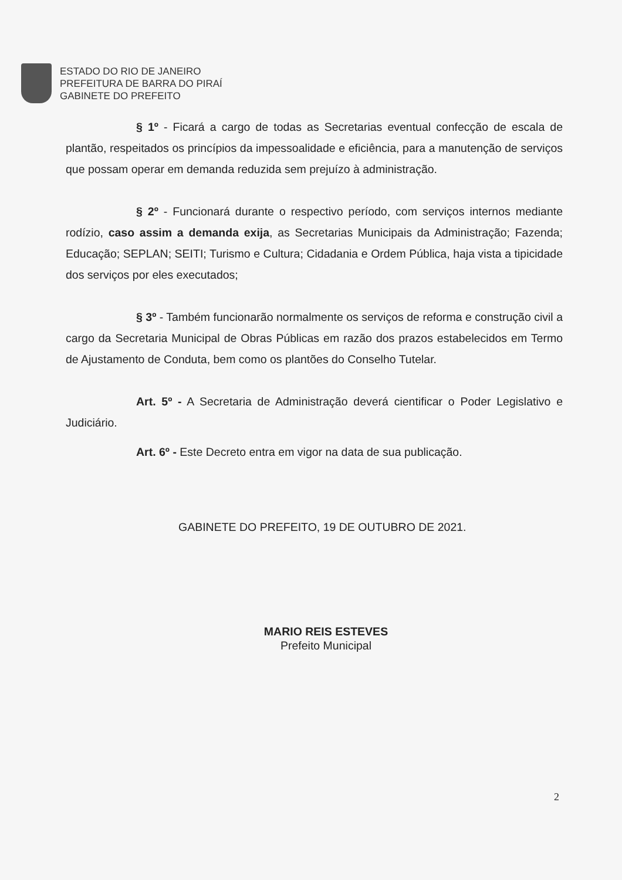ESTADO DO RIO DE JANEIRO
PREFEITURA DE BARRA DO PIRAÍ
GABINETE DO PREFEITO
§ 1º - Ficará a cargo de todas as Secretarias eventual confecção de escala de plantão, respeitados os princípios da impessoalidade e eficiência, para a manutenção de serviços que possam operar em demanda reduzida sem prejuízo à administração.
§ 2º - Funcionará durante o respectivo período, com serviços internos mediante rodízio, caso assim a demanda exija, as Secretarias Municipais da Administração; Fazenda; Educação; SEPLAN; SEITI; Turismo e Cultura; Cidadania e Ordem Pública, haja vista a tipicidade dos serviços por eles executados;
§ 3º - Também funcionarão normalmente os serviços de reforma e construção civil a cargo da Secretaria Municipal de Obras Públicas em razão dos prazos estabelecidos em Termo de Ajustamento de Conduta, bem como os plantões do Conselho Tutelar.
Art. 5º - A Secretaria de Administração deverá cientificar o Poder Legislativo e Judiciário.
Art. 6º - Este Decreto entra em vigor na data de sua publicação.
GABINETE DO PREFEITO, 19 DE OUTUBRO DE 2021.
MARIO REIS ESTEVES
Prefeito Municipal
2